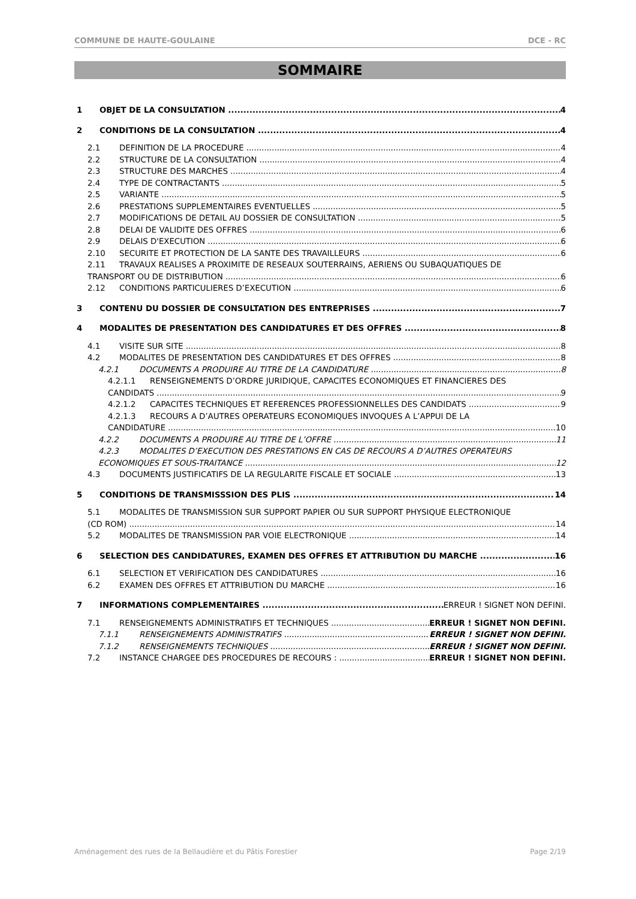COMMUNE DE HAUTE-GOULAINE DCE - RC
SOMMAIRE
1 OBJET DE LA CONSULTATION 4
2 CONDITIONS DE LA CONSULTATION 4
2.1 DEFINITION DE LA PROCEDURE 4
2.2 STRUCTURE DE LA CONSULTATION 4
2.3 STRUCTURE DES MARCHES 4
2.4 TYPE DE CONTRACTANTS 5
2.5 VARIANTE 5
2.6 PRESTATIONS SUPPLEMENTAIRES EVENTUELLES 5
2.7 MODIFICATIONS DE DETAIL AU DOSSIER DE CONSULTATION 5
2.8 DELAI DE VALIDITE DES OFFRES 6
2.9 DELAIS D'EXECUTION 6
2.10 SECURITE ET PROTECTION DE LA SANTE DES TRAVAILLEURS 6
2.11 TRAVAUX REALISES A PROXIMITE DE RESEAUX SOUTERRAINS, AERIENS OU SUBAQUATIQUES DE
TRANSPORT OU DE DISTRIBUTION 6
2.12 CONDITIONS PARTICULIERES D’EXECUTION 6
3 CONTENU DU DOSSIER DE CONSULTATION DES ENTREPRISES 7
4 MODALITES DE PRESENTATION DES CANDIDATURES ET DES OFFRES 8
4.1 VISITE SUR SITE 8
4.2 MODALITES DE PRESENTATION DES CANDIDATURES ET DES OFFRES 8
4.2.1 DOCUMENTS A PRODUIRE AU TITRE DE LA CANDIDATURE 8
4.2.1.1 RENSEIGNEMENTS D’ORDRE JURIDIQUE, CAPACITES ECONOMIQUES ET FINANCIERES DES
CANDIDATS 9
4.2.1.2 CAPACITES TECHNIQUES ET REFERENCES PROFESSIONNELLES DES CANDIDATS 9
4.2.1.3 RECOURS A D’AUTRES OPERATEURS ECONOMIQUES INVOQUES A L’APPUI DE LA
CANDIDATURE 10
4.2.2 DOCUMENTS A PRODUIRE AU TITRE DE L’OFFRE 11
4.2.3 MODALITES D’EXECUTION DES PRESTATIONS EN CAS DE RECOURS A D’AUTRES OPERATEURS
ECONOMIQUES ET SOUS-TRAITANCE 12
4.3 DOCUMENTS JUSTIFICATIFS DE LA REGULARITE FISCALE ET SOCIALE 13
5 CONDITIONS DE TRANSMISSSION DES PLIS 14
5.1 MODALITES DE TRANSMISSION SUR SUPPORT PAPIER OU SUR SUPPORT PHYSIQUE ELECTRONIQUE
(CD ROM) 14
5.2 MODALITES DE TRANSMISSION PAR VOIE ELECTRONIQUE 14
6 SELECTION DES CANDIDATURES, EXAMEN DES OFFRES ET ATTRIBUTION DU MARCHE 16
6.1 SELECTION ET VERIFICATION DES CANDIDATURES 16
6.2 EXAMEN DES OFFRES ET ATTRIBUTION DU MARCHE 16
7 INFORMATIONS COMPLEMENTAIRES ERREUR ! SIGNET NON DEFINI.
7.1 RENSEIGNEMENTS ADMINISTRATIFS ET TECHNIQUES ERREUR ! SIGNET NON DEFINI.
7.1.1 RENSEIGNEMENTS ADMINISTRATIFS ERREUR ! SIGNET NON DEFINI.
7.1.2 RENSEIGNEMENTS TECHNIQUES ERREUR ! SIGNET NON DEFINI.
7.2 INSTANCE CHARGEE DES PROCEDURES DE RECOURS : ERREUR ! SIGNET NON DEFINI.
Aménagement des rues de la Bellaudière et du Pâtis Forestier Page 2/19